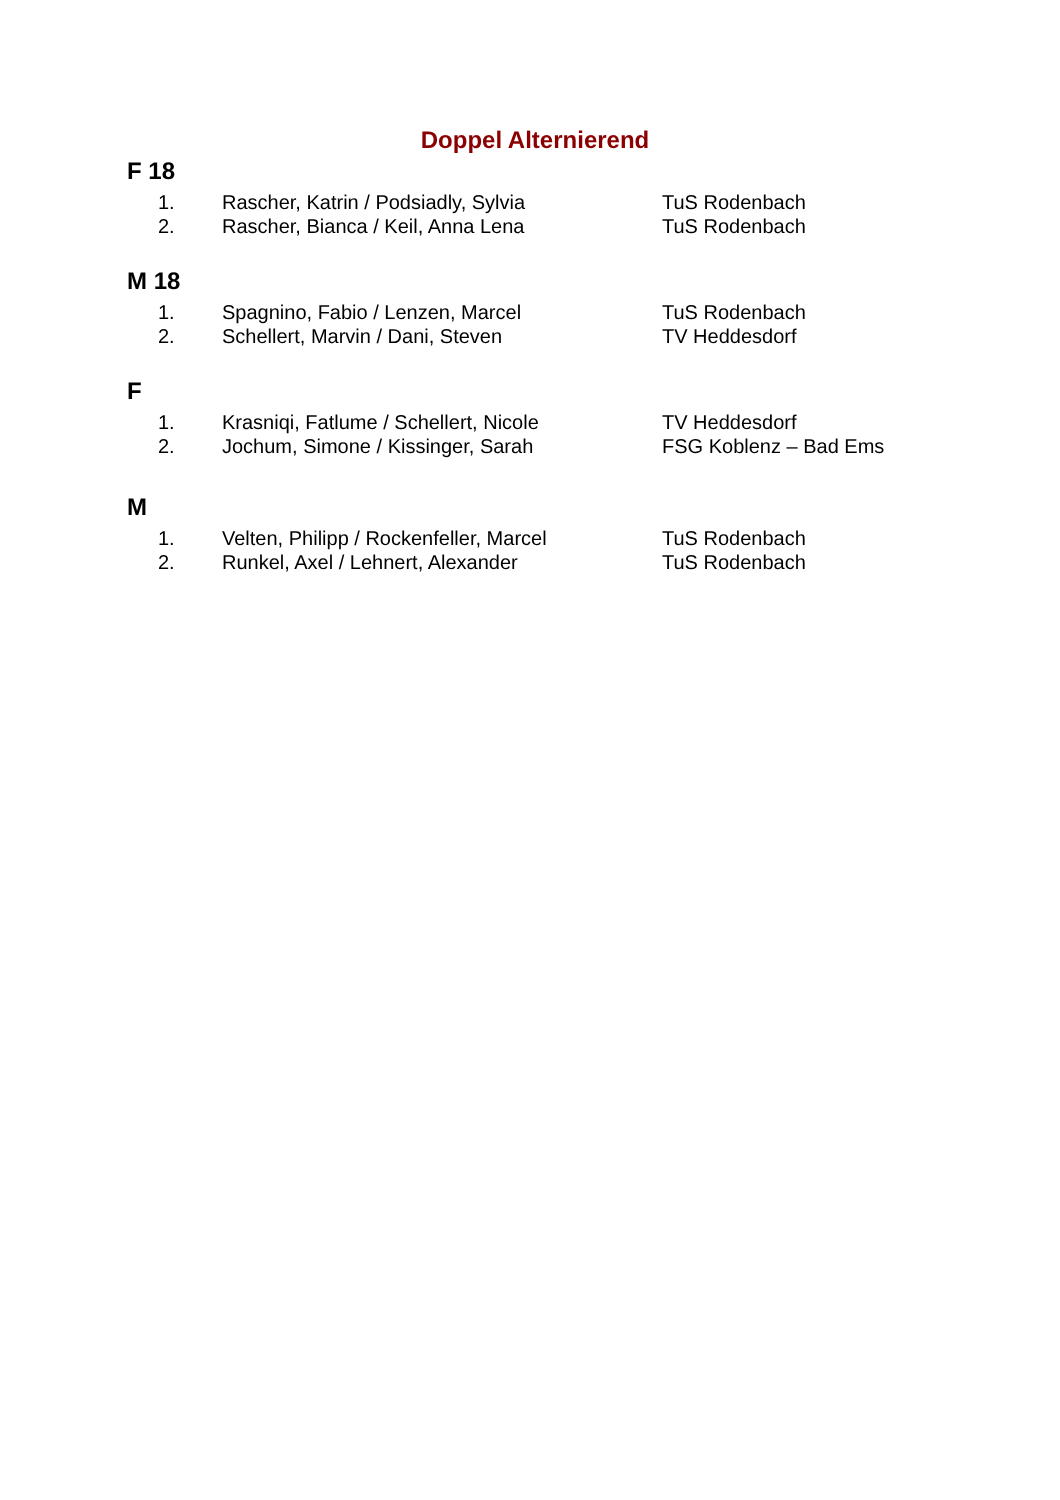Doppel Alternierend
F 18
1. Rascher, Katrin / Podsiadly, Sylvia TuS Rodenbach
2. Rascher, Bianca / Keil, Anna Lena TuS Rodenbach
M 18
1. Spagnino, Fabio / Lenzen, Marcel TuS Rodenbach
2. Schellert, Marvin / Dani, Steven TV Heddesdorf
F
1. Krasniqi, Fatlume / Schellert, Nicole TV Heddesdorf
2. Jochum, Simone / Kissinger, Sarah FSG Koblenz – Bad Ems
M
1. Velten, Philipp / Rockenfeller, Marcel TuS Rodenbach
2. Runkel, Axel / Lehnert, Alexander TuS Rodenbach